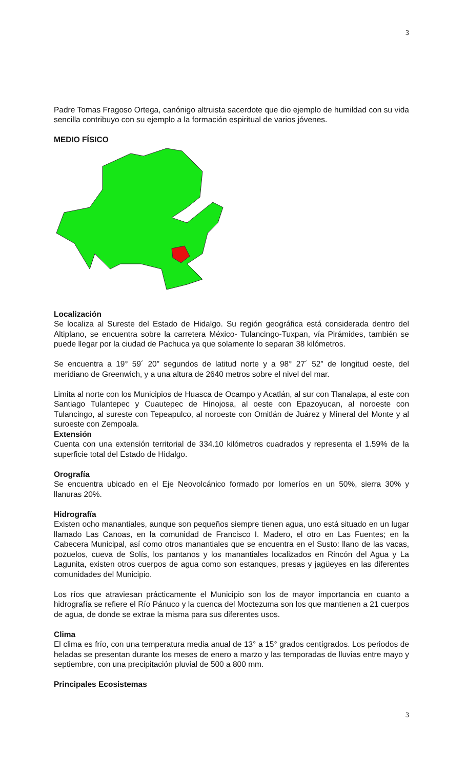3
Padre Tomas Fragoso Ortega, canónigo altruista sacerdote que dio ejemplo de humildad con su vida sencilla contribuyo con su ejemplo a la formación espiritual de varios jóvenes.
MEDIO FÍSICO
Localización
Se localiza al Sureste del Estado de Hidalgo. Su región geográfica está considerada dentro del Altiplano, se encuentra sobre la carretera México- Tulancingo-Tuxpan, vía Pirámides, también se puede llegar por la ciudad de Pachuca ya que solamente lo separan 38 kilómetros.
Se encuentra a 19° 59´ 20” segundos de latitud norte y a 98° 27´ 52” de longitud oeste, del meridiano de Greenwich, y a una altura de 2640 metros sobre el nivel del mar.
Limita al norte con los Municipios de Huasca de Ocampo y Acatlán, al sur con Tlanalapa, al este con Santiago Tulantepec y Cuautepec de Hinojosa, al oeste con Epazoyucan, al noroeste con Tulancingo, al sureste con Tepeapulco, al noroeste con Omitlán de Juárez y Mineral del Monte y al suroeste con Zempoala.
Extensión
Cuenta con una extensión territorial de 334.10 kilómetros cuadrados y representa el 1.59% de la superficie total del Estado de Hidalgo.
Orografía
Se encuentra ubicado en el Eje Neovolcánico formado por lomeríos en un 50%, sierra 30% y llanuras 20%.
Hidrografía
Existen ocho manantiales, aunque son pequeños siempre tienen agua, uno está situado en un lugar llamado Las Canoas, en la comunidad de Francisco I. Madero, el otro en Las Fuentes; en la Cabecera Municipal, así como otros manantiales que se encuentra en el Susto: llano de las vacas, pozuelos, cueva de Solís, los pantanos y los manantiales localizados en Rincón del Agua y La Lagunita, existen otros cuerpos de agua como son estanques, presas y jagüeyes en las diferentes comunidades del Municipio.
Los ríos que atraviesan prácticamente el Municipio son los de mayor importancia en cuanto a hidrografía se refiere el Río Pánuco y la cuenca del Moctezuma son los que mantienen a 21 cuerpos de agua, de donde se extrae la misma para sus diferentes usos.
Clima
El clima es frío, con una temperatura media anual de 13° a 15° grados centígrados. Los periodos de heladas se presentan durante los meses de enero a marzo y las temporadas de lluvias entre mayo y septiembre, con una precipitación pluvial de 500 a 800 mm.
Principales Ecosistemas
3